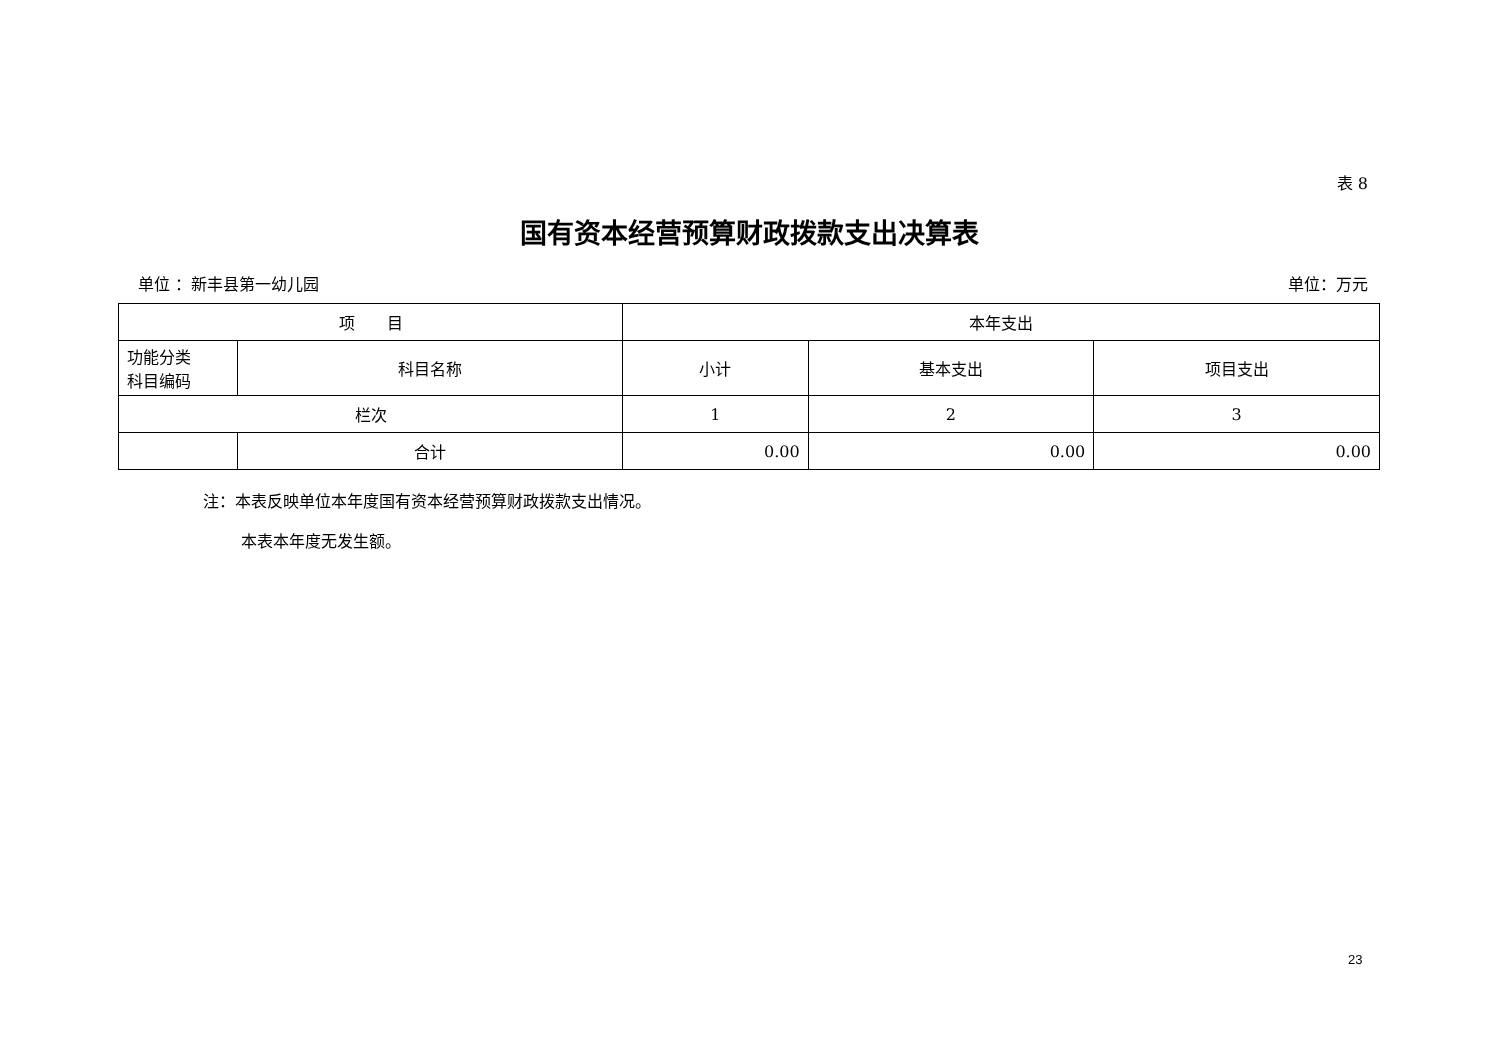表 8
国有资本经营预算财政拨款支出决算表
单位 ：新丰县第一幼儿园 单位：万元
| 项 目 | | 本年支出 | | |
| --- | --- | --- | --- | --- |
| 功能分类 科目编码 | 科目名称 | 小计 | 基本支出 | 项目支出 |
| 栏次 | | 1 | 2 | 3 |
| | 合计 | 0.00 | 0.00 | 0.00 |
注：本表反映单位本年度国有资本经营预算财政拨款支出情况。
本表本年度无发生额。
23